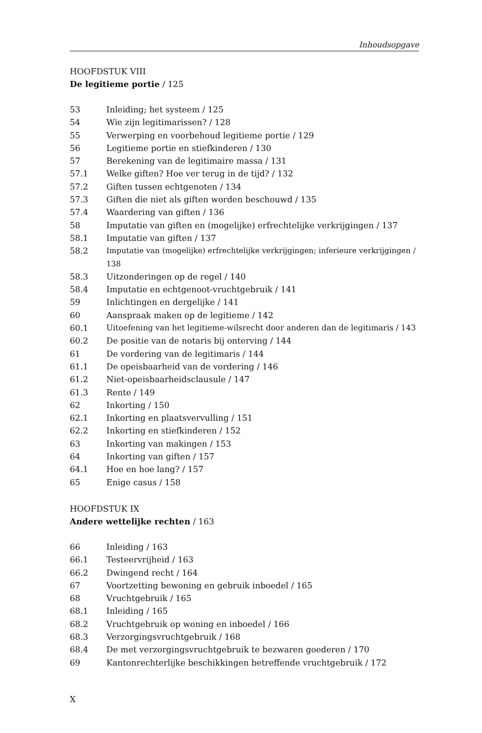Inhoudsopgave
HOOFDSTUK VIII
De legitieme portie / 125
53 Inleiding; het systeem / 125
54 Wie zijn legitimarissen? / 128
55 Verwerping en voorbehoud legitieme portie / 129
56 Legitieme portie en stiefkinderen / 130
57 Berekening van de legitimaire massa / 131
57.1 Welke giften? Hoe ver terug in de tijd? / 132
57.2 Giften tussen echtgenoten / 134
57.3 Giften die niet als giften worden beschouwd / 135
57.4 Waardering van giften / 136
58 Imputatie van giften en (mogelijke) erfrechtelijke verkrijgingen / 137
58.1 Imputatie van giften / 137
58.2 Imputatie van (mogelijke) erfrechtelijke verkrijgingen; inferieure verkrijgingen / 138
58.3 Uitzonderingen op de regel / 140
58.4 Imputatie en echtgenoot-vruchtgebruik / 141
59 Inlichtingen en dergelijke / 141
60 Aanspraak maken op de legitieme / 142
60.1 Uitoefening van het legitieme-wilsrecht door anderen dan de legitimaris / 143
60.2 De positie van de notaris bij onterving / 144
61 De vordering van de legitimaris / 144
61.1 De opeisbaarheid van de vordering / 146
61.2 Niet-opeisbaarheidsclausule / 147
61.3 Rente / 149
62 Inkorting / 150
62.1 Inkorting en plaatsvervulling / 151
62.2 Inkorting en stiefkinderen / 152
63 Inkorting van makingen / 153
64 Inkorting van giften / 157
64.1 Hoe en hoe lang? / 157
65 Enige casus / 158
HOOFDSTUK IX
Andere wettelijke rechten / 163
66 Inleiding / 163
66.1 Testeervrijheid / 163
66.2 Dwingend recht / 164
67 Voortzetting bewoning en gebruik inboedel / 165
68 Vruchtgebruik / 165
68.1 Inleiding / 165
68.2 Vruchtgebruik op woning en inboedel / 166
68.3 Verzorgingsvruchtgebruik / 168
68.4 De met verzorgingsvruchtgebruik te bezwaren goederen / 170
69 Kantonrechterlijke beschikkingen betreffende vruchtgebruik / 172
X